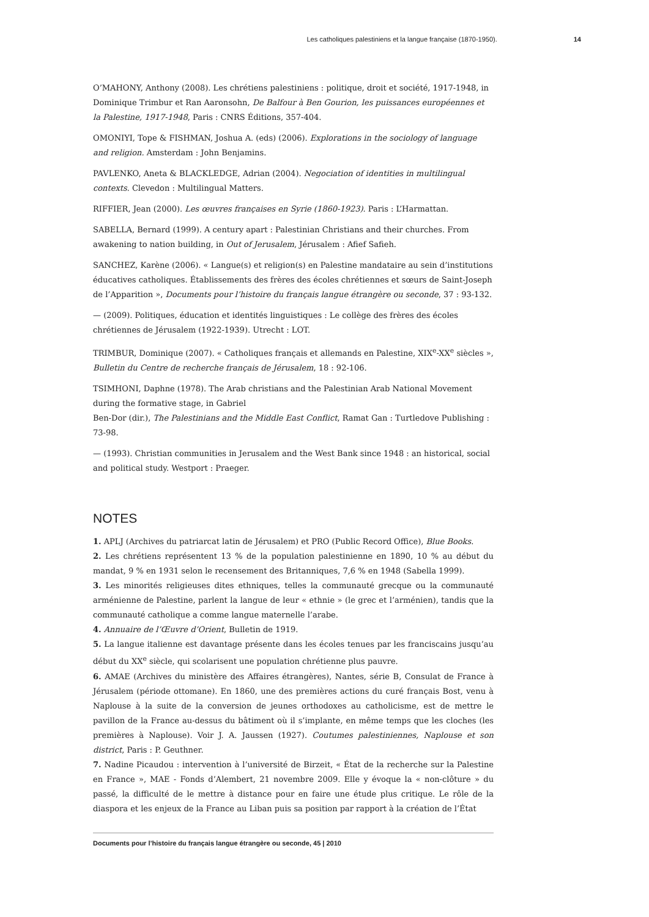Les catholiques palestiniens et la langue française (1870-1950). 14
O’MAHONY, Anthony (2008). Les chrétiens palestiniens : politique, droit et société, 1917-1948, in Dominique Trimbur et Ran Aaronsohn, De Balfour à Ben Gourion, les puissances européennes et la Palestine, 1917-1948, Paris : CNRS Éditions, 357-404.
OMONIYI, Tope & FISHMAN, Joshua A. (eds) (2006). Explorations in the sociology of language and religion. Amsterdam : John Benjamins.
PAVLENKO, Aneta & BLACKLEDGE, Adrian (2004). Negociation of identities in multilingual contexts. Clevedon : Multilingual Matters.
RIFFIER, Jean (2000). Les œuvres françaises en Syrie (1860-1923). Paris : L’Harmattan.
SABELLA, Bernard (1999). A century apart : Palestinian Christians and their churches. From awakening to nation building, in Out of Jerusalem, Jérusalem : Afief Safieh.
SANCHEZ, Karène (2006). « Langue(s) et religion(s) en Palestine mandataire au sein d’institutions éducatives catholiques. Établissements des frères des écoles chrétiennes et sœurs de Saint-Joseph de l’Apparition », Documents pour l’histoire du français langue étrangère ou seconde, 37 : 93-132.
— (2009). Politiques, éducation et identités linguistiques : Le collège des frères des écoles chrétiennes de Jérusalem (1922-1939). Utrecht : LOT.
TRIMBUR, Dominique (2007). « Catholiques français et allemands en Palestine, XIX<sup>e</sup>-XX<sup>e</sup> siècles », Bulletin du Centre de recherche français de Jérusalem, 18 : 92-106.
TSIMHONI, Daphne (1978). The Arab christians and the Palestinian Arab National Movement during the formative stage, in Gabriel
Ben-Dor (dir.), The Palestinians and the Middle East Conflict, Ramat Gan : Turtledove Publishing : 73-98.
— (1993). Christian communities in Jerusalem and the West Bank since 1948 : an historical, social and political study. Westport : Praeger.
NOTES
1. APLJ (Archives du patriarcat latin de Jérusalem) et PRO (Public Record Office), Blue Books.
2. Les chrétiens représentent 13 % de la population palestinienne en 1890, 10 % au début du mandat, 9 % en 1931 selon le recensement des Britanniques, 7,6 % en 1948 (Sabella 1999).
3. Les minorités religieuses dites ethniques, telles la communauté grecque ou la communauté arménienne de Palestine, parlent la langue de leur « ethnie » (le grec et l’arménien), tandis que la communauté catholique a comme langue maternelle l’arabe.
4. Annuaire de l’Œuvre d’Orient, Bulletin de 1919.
5. La langue italienne est davantage présente dans les écoles tenues par les franciscains jusqu’au début du XX<sup>e</sup> siècle, qui scolarisent une population chrétienne plus pauvre.
6. AMAE (Archives du ministère des Affaires étrangères), Nantes, série B, Consulat de France à Jérusalem (période ottomane). En 1860, une des premières actions du curé français Bost, venu à Naplouse à la suite de la conversion de jeunes orthodoxes au catholicisme, est de mettre le pavillon de la France au-dessus du bâtiment où il s’implante, en même temps que les cloches (les premières à Naplouse). Voir J. A. Jaussen (1927). Coutumes palestiniennes, Naplouse et son district, Paris : P. Geuthner.
7. Nadine Picaudou : intervention à l’université de Birzeit, « État de la recherche sur la Palestine en France », MAE - Fonds d’Alembert, 21 novembre 2009. Elle y évoque la « non-clôture » du passé, la difficulté de le mettre à distance pour en faire une étude plus critique. Le rôle de la diaspora et les enjeux de la France au Liban puis sa position par rapport à la création de l’État
Documents pour l’histoire du français langue étrangère ou seconde, 45 | 2010